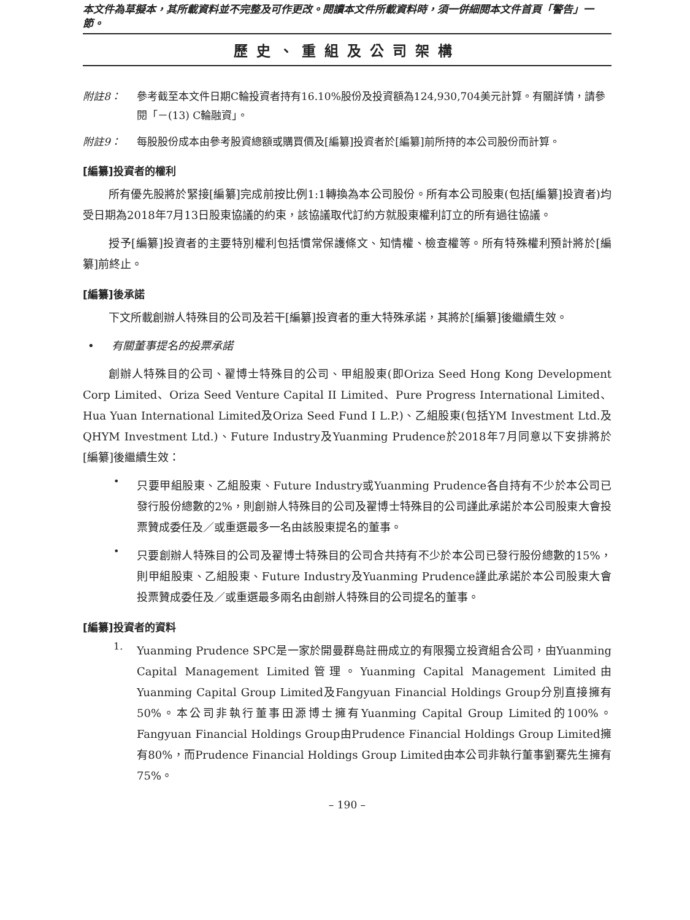本文件為草擬本，其所載資料並不完整及可作更改。閱讀本文件所載資料時，須一併細閱本文件首頁「警告」一節。
歷史、重組及公司架構
附註8： 參考截至本文件日期C輪投資者持有16.10%股份及投資額為124,930,704美元計算。有關詳情，請參閱「－(13) C輪融資」。
附註9： 每股股份成本由參考股資總額或購買價及[編纂]投資者於[編纂]前所持的本公司股份而計算。
[編纂]投資者的權利
所有優先股將於緊接[編纂]完成前按比例1:1轉換為本公司股份。所有本公司股東(包括[編纂]投資者)均受日期為2018年7月13日股東協議的約束，該協議取代訂約方就股東權利訂立的所有過往協議。
授予[編纂]投資者的主要特別權利包括慣常保護條文、知情權、檢查權等。所有特殊權利預計將於[編纂]前終止。
[編纂]後承諾
下文所載創辦人特殊目的公司及若干[編纂]投資者的重大特殊承諾，其將於[編纂]後繼續生效。
• 有關董事提名的投票承諾
創辦人特殊目的公司、翟博士特殊目的公司、甲組股東(即Oriza Seed Hong Kong Development Corp Limited、Oriza Seed Venture Capital II Limited、Pure Progress International Limited、Hua Yuan International Limited及Oriza Seed Fund I L.P.)、乙組股東(包括YM Investment Ltd.及QHYM Investment Ltd.)、Future Industry及Yuanming Prudence於2018年7月同意以下安排將於[編纂]後繼續生效：
•
只要甲組股東、乙組股東、Future Industry或Yuanming Prudence各自持有不少於本公司已發行股份總數的2%，則創辦人特殊目的公司及翟博士特殊目的公司謹此承諾於本公司股東大會投票贊成委任及／或重選最多一名由該股東提名的董事。
•
只要創辦人特殊目的公司及翟博士特殊目的公司合共持有不少於本公司已發行股份總數的15%，則甲組股東、乙組股東、Future Industry及Yuanming Prudence謹此承諾於本公司股東大會投票贊成委任及／或重選最多兩名由創辦人特殊目的公司提名的董事。
[編纂]投資者的資料
1.
Yuanming Prudence SPC是一家於開曼群島註冊成立的有限獨立投資組合公司，由Yuanming Capital Management Limited管理。Yuanming Capital Management Limited由Yuanming Capital Group Limited及Fangyuan Financial Holdings Group分別直接擁有50%。本公司非執行董事田源博士擁有Yuanming Capital Group Limited的100%。Fangyuan Financial Holdings Group由Prudence Financial Holdings Group Limited擁有80%，而Prudence Financial Holdings Group Limited由本公司非執行董事劉騫先生擁有75%。
– 190 –